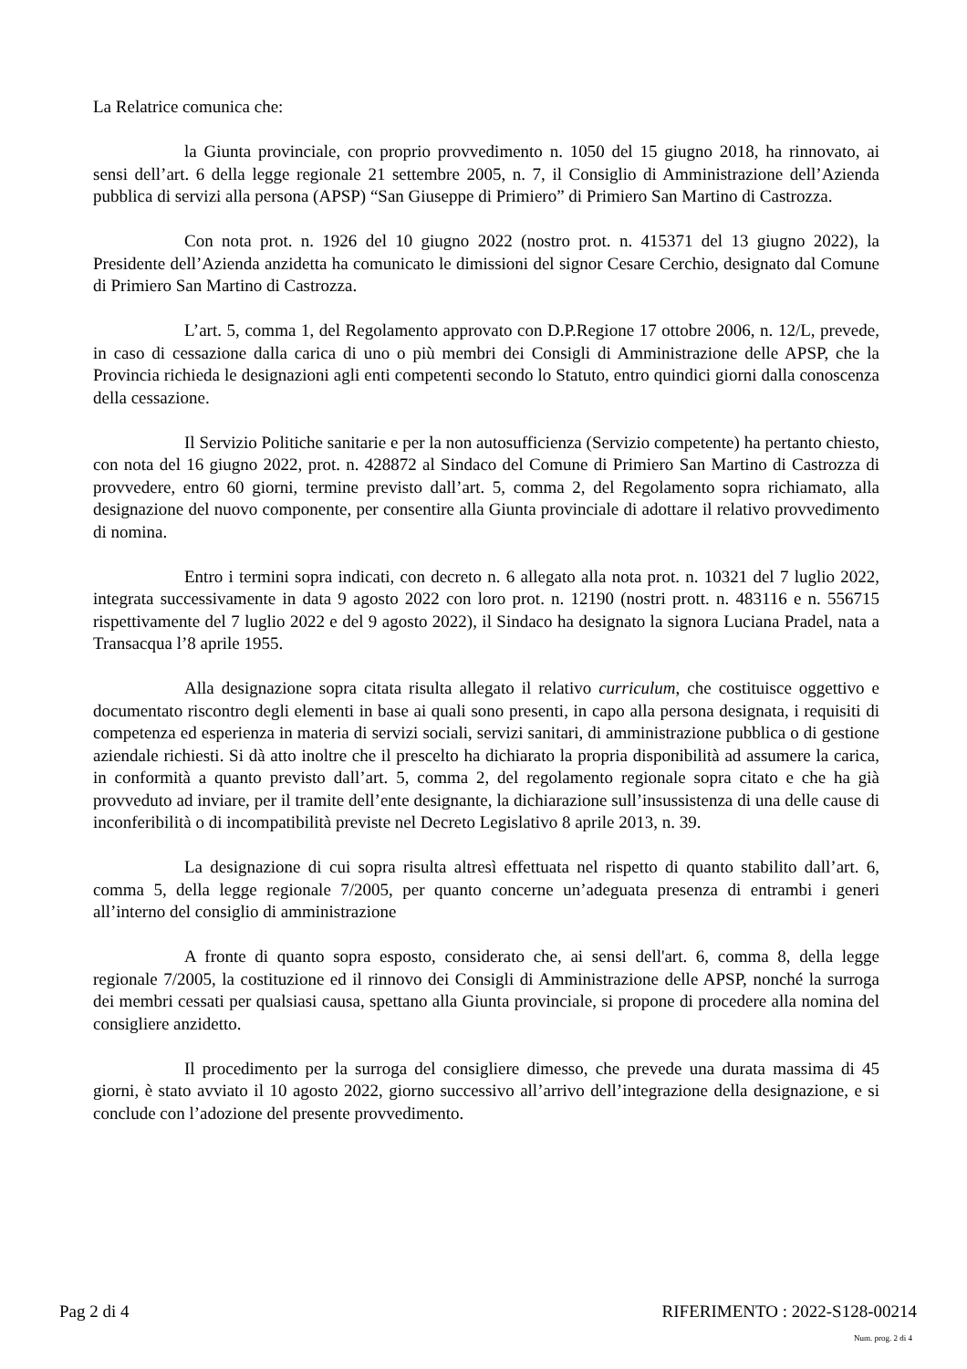La Relatrice comunica che:
la Giunta provinciale, con proprio provvedimento n. 1050 del 15 giugno 2018, ha rinnovato, ai sensi dell’art. 6 della legge regionale 21 settembre 2005, n. 7, il Consiglio di Amministrazione dell’Azienda pubblica di servizi alla persona (APSP) “San Giuseppe di Primiero” di Primiero San Martino di Castrozza.
Con nota prot. n. 1926 del 10 giugno 2022 (nostro prot. n. 415371 del 13 giugno 2022), la Presidente dell’Azienda anzidetta ha comunicato le dimissioni del signor Cesare Cerchio, designato dal Comune di Primiero San Martino di Castrozza.
L’art. 5, comma 1, del Regolamento approvato con D.P.Regione 17 ottobre 2006, n. 12/L, prevede, in caso di cessazione dalla carica di uno o più membri dei Consigli di Amministrazione delle APSP, che la Provincia richieda le designazioni agli enti competenti secondo lo Statuto, entro quindici giorni dalla conoscenza della cessazione.
Il Servizio Politiche sanitarie e per la non autosufficienza (Servizio competente) ha pertanto chiesto, con nota del 16 giugno 2022, prot. n. 428872 al Sindaco del Comune di Primiero San Martino di Castrozza di provvedere, entro 60 giorni, termine previsto dall’art. 5, comma 2, del Regolamento sopra richiamato, alla designazione del nuovo componente, per consentire alla Giunta provinciale di adottare il relativo provvedimento di nomina.
Entro i termini sopra indicati, con decreto n. 6 allegato alla nota prot. n. 10321 del 7 luglio 2022, integrata successivamente in data 9 agosto 2022 con loro prot. n. 12190 (nostri prott. n. 483116 e n. 556715 rispettivamente del 7 luglio 2022 e del 9 agosto 2022), il Sindaco ha designato la signora Luciana Pradel, nata a Transacqua l’8 aprile 1955.
Alla designazione sopra citata risulta allegato il relativo curriculum, che costituisce oggettivo e documentato riscontro degli elementi in base ai quali sono presenti, in capo alla persona designata, i requisiti di competenza ed esperienza in materia di servizi sociali, servizi sanitari, di amministrazione pubblica o di gestione aziendale richiesti. Si dà atto inoltre che il prescelto ha dichiarato la propria disponibilità ad assumere la carica, in conformità a quanto previsto dall’art. 5, comma 2, del regolamento regionale sopra citato e che ha già provveduto ad inviare, per il tramite dell’ente designante, la dichiarazione sull’insussistenza di una delle cause di inconferibilità o di incompatibilità previste nel Decreto Legislativo 8 aprile 2013, n. 39.
La designazione di cui sopra risulta altresì effettuata nel rispetto di quanto stabilito dall’art. 6, comma 5, della legge regionale 7/2005, per quanto concerne un’adeguata presenza di entrambi i generi all’interno del consiglio di amministrazione
A fronte di quanto sopra esposto, considerato che, ai sensi dell'art. 6, comma 8, della legge regionale 7/2005, la costituzione ed il rinnovo dei Consigli di Amministrazione delle APSP, nonché la surroga dei membri cessati per qualsiasi causa, spettano alla Giunta provinciale, si propone di procedere alla nomina del consigliere anzidetto.
Il procedimento per la surroga del consigliere dimesso, che prevede una durata massima di 45 giorni, è stato avviato il 10 agosto 2022, giorno successivo all’arrivo dell’integrazione della designazione, e si conclude con l’adozione del presente provvedimento.
Pag 2 di 4 RIFERIMENTO : 2022-S128-00214
Num. prog. 2 di 4